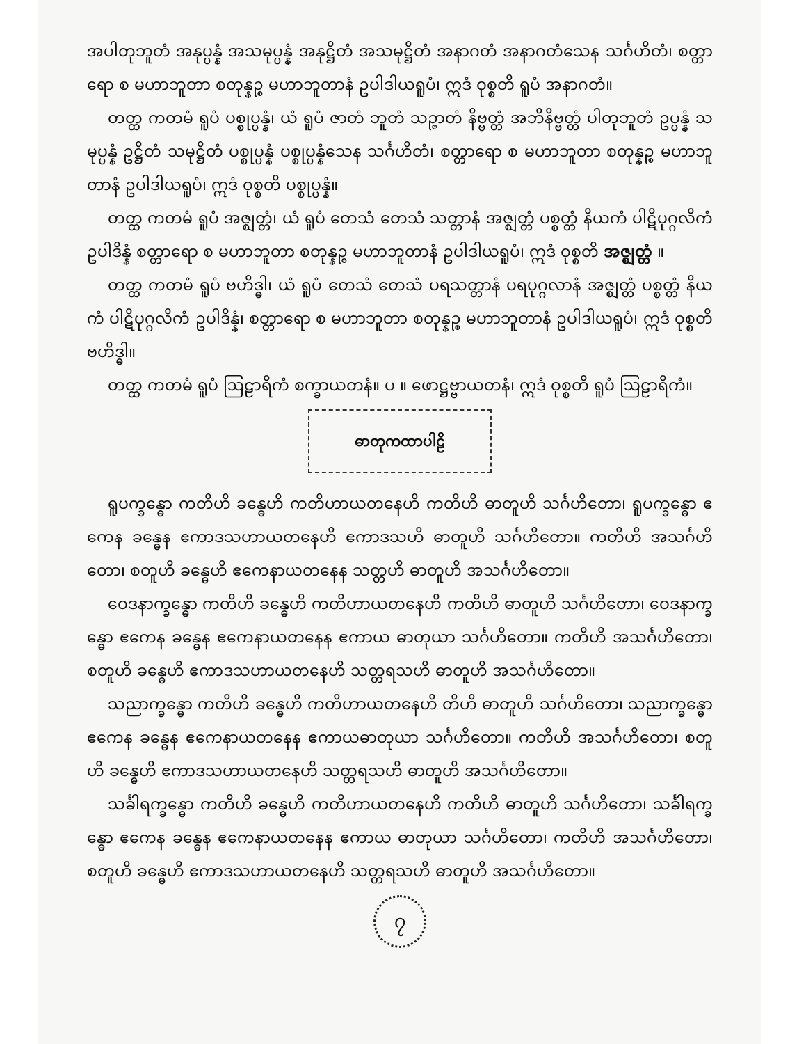အပါတုဘူတံ အနုပ္ပန္နံ အသမုပ္ပန္နံ အနုဋ္ဌိတံ အသမုဋ္ဌိတံ အနာဂတံ အနာဂတံသေန သင်္ဂဟိတံ၊ စတ္တာရော စ မဟာဘူတာ စတုန္နဉ္စ မဟာဘူတာနံ ဥပါဒါယရူပံ၊ ဣဒံ ဝုစ္စတိ ရူပံ အနာဂတံ။
တတ္ထ ကတမံ ရူပံ ပစ္စုပ္ပန္နံ၊ ယံ ရူပံ ဇာတံ ဘူတံ သဉ္ဇာတံ နိဗ္ဗတ္တံ အဘိနိဗ္ဗတ္တံ ပါတုဘူတံ ဥပ္ပန္နံ သမုပ္ပန္နံ ဥဋ္ဌိတံ သမုဋ္ဌိတံ ပစ္စုပ္ပန္နံ ပစ္စုပ္ပန္နံသေန သင်္ဂဟိတံ၊ စတ္တာရော စ မဟာဘူတာ စတုန္နဉ္စ မဟာဘူတာနံ ဥပါဒါယရူပံ၊ ဣဒံ ဝုစ္စတိ ပစ္စုပ္ပန္နံ။
တတ္ထ ကတမံ ရူပံ အဇ္ဈတ္တံ၊ ယံ ရူပံ တေသံ တေသံ သတ္တာနံ အဇ္ဈတ္တံ ပစ္စတ္တံ နိယကံ ပါဋိပုဂ္ဂလိကံ ဥပါဒိန္နံ စတ္တာရော စ မဟာဘူတာ စတုန္နဉ္စ မဟာဘူတာနံ ဥပါဒါယရူပံ၊ ဣဒံ ဝုစ္စတိ အဇ္ဈတ္တံ ။
တတ္ထ ကတမံ ရူပံ ဗဟိဒ္ဓါ၊ ယံ ရူပံ တေသံ တေသံ ပရသတ္တာနံ ပရပုဂ္ဂလာနံ အဇ္ဈတ္တံ ပစ္စတ္တံ နိယကံ ပါဋိပုဂ္ဂလိကံ ဥပါဒိန္နံ၊ စတ္တာရော စ မဟာဘူတာ စတုန္နဉ္စ မဟာဘူတာနံ ဥပါဒါယရူပံ၊ ဣဒံ ဝုစ္စတိ ဗဟိဒ္ဓါ။
တတ္ထ ကတမံ ရူပံ ဩဠာရိကံ စက္ခာယတနံ။ ပ ။ ဖောဋ္ဌဗ္ဗာယတနံ၊ ဣဒံ ဝုစ္စတိ ရူပံ ဩဠာရိကံ။
ဓာတုကထာပါဠိ
ရူပက္ခန္ဓော ကတိဟိ ခန္ဓေဟိ ကတိဟာယတနေဟိ ကတိဟိ ဓာတူဟိ သင်္ဂဟိတော၊ ရူပက္ခန္ဓော ဧကေန ခန္ဓေန ဧကာဒသဟာယတနေဟိ ဧကာဒသဟိ ဓာတူဟိ သင်္ဂဟိတော။ ကတိဟိ အသင်္ဂဟိတော၊ စတူဟိ ခန္ဓေဟိ ဧကေနာယတနေန သတ္တဟိ ဓာတူဟိ အသင်္ဂဟိတော။
ဝေဒနာက္ခန္ဓော ကတိဟိ ခန္ဓေဟိ ကတိဟာယတနေဟိ ကတိဟိ ဓာတူဟိ သင်္ဂဟိတော၊ ဝေဒနာက္ခန္ဓော ဧကေန ခန္ဓေန ဧကေနာယတနေန ဧကာယ ဓာတုယာ သင်္ဂဟိတော။ ကတိဟိ အသင်္ဂဟိတော၊ စတူဟိ ခန္ဓေဟိ ဧကာဒသဟာယတနေဟိ သတ္တရသဟိ ဓာတူဟိ အသင်္ဂဟိတော။
သညာက္ခန္ဓော ကတိဟိ ခန္ဓေဟိ ကတိဟာယတနေဟိ တိဟိ ဓာတူဟိ သင်္ဂဟိတော၊ သညာက္ခန္ဓော ဧကေန ခန္ဓေန ဧကေနာယတနေန ဧကာယဓာတုယာ သင်္ဂဟိတော။ ကတိဟိ အသင်္ဂဟိတော၊ စတူဟိ ခန္ဓေဟိ ဧကာဒသဟာယတနေဟိ သတ္တရသဟိ ဓာတူဟိ အသင်္ဂဟိတော။
သင်္ခါရက္ခန္ဓော ကတိဟိ ခန္ဓေဟိ ကတိဟာယတနေဟိ ကတိဟိ ဓာတူဟိ သင်္ဂဟိတော၊ သင်္ခါရက္ခန္ဓော ဧကေန ခန္ဓေန ဧကေနာယတနေန ဧကာယ ဓာတုယာ သင်္ဂဟိတော၊ ကတိဟိ အသင်္ဂဟိတော၊ စတူဟိ ခန္ဓေဟိ ဧကာဒသဟာယတနေဟိ သတ္တရသဟိ ဓာတူဟိ အသင်္ဂဟိတော။
၇